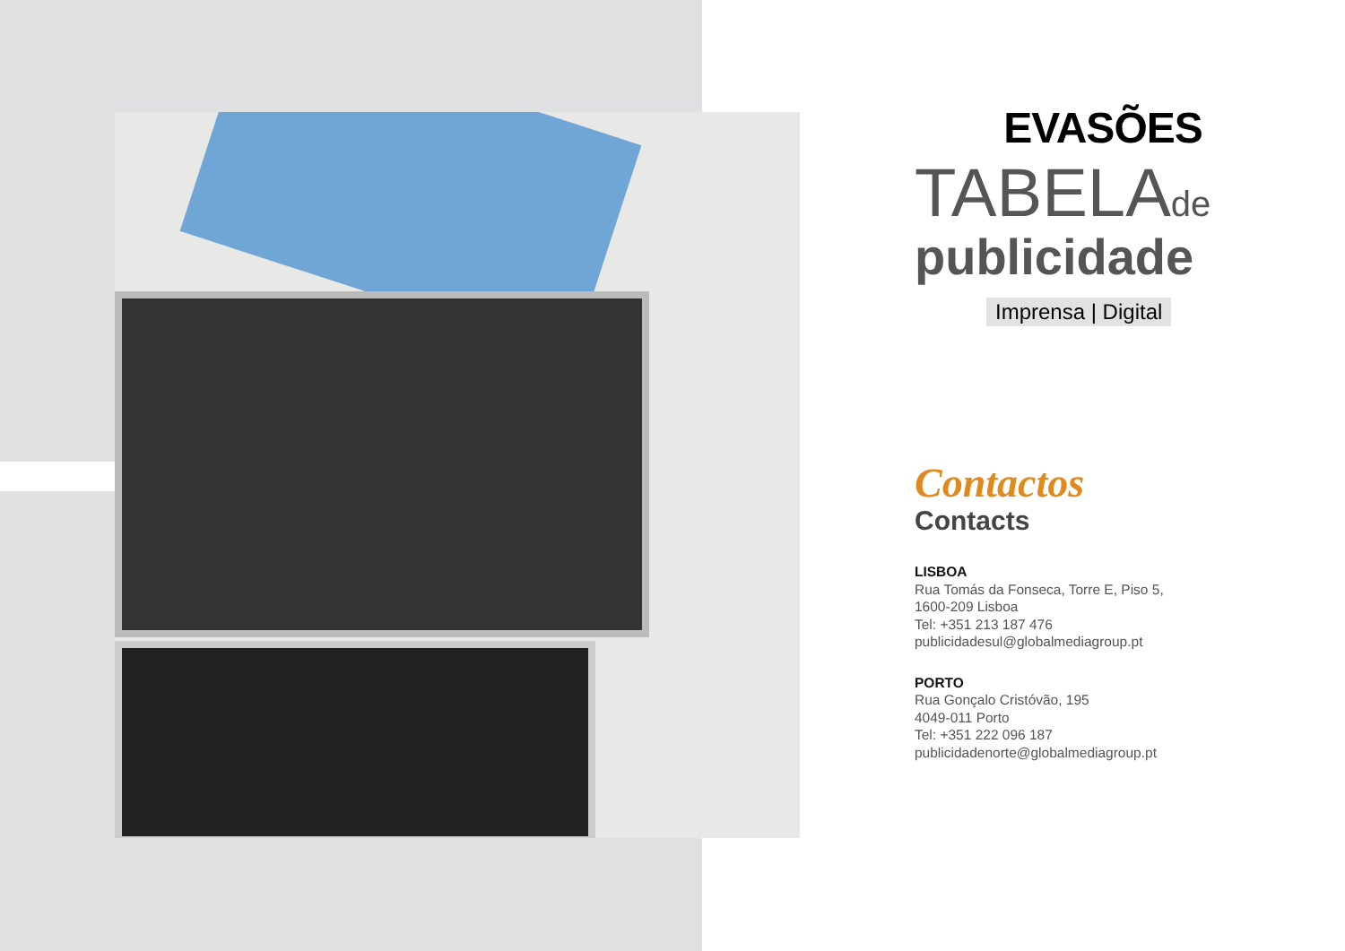EVASÕES
TABELAde
publicidade
Imprensa | Digital
Contactos
Contacts
LISBOA
Rua Tomás da Fonseca, Torre E, Piso 5,
1600-209 Lisboa
Tel: +351 213 187 476
publicidadesul@globalmediagroup.pt
PORTO
Rua Gonçalo Cristóvão, 195
4049-011 Porto
Tel: +351 222 096 187
publicidadenorte@globalmediagroup.pt